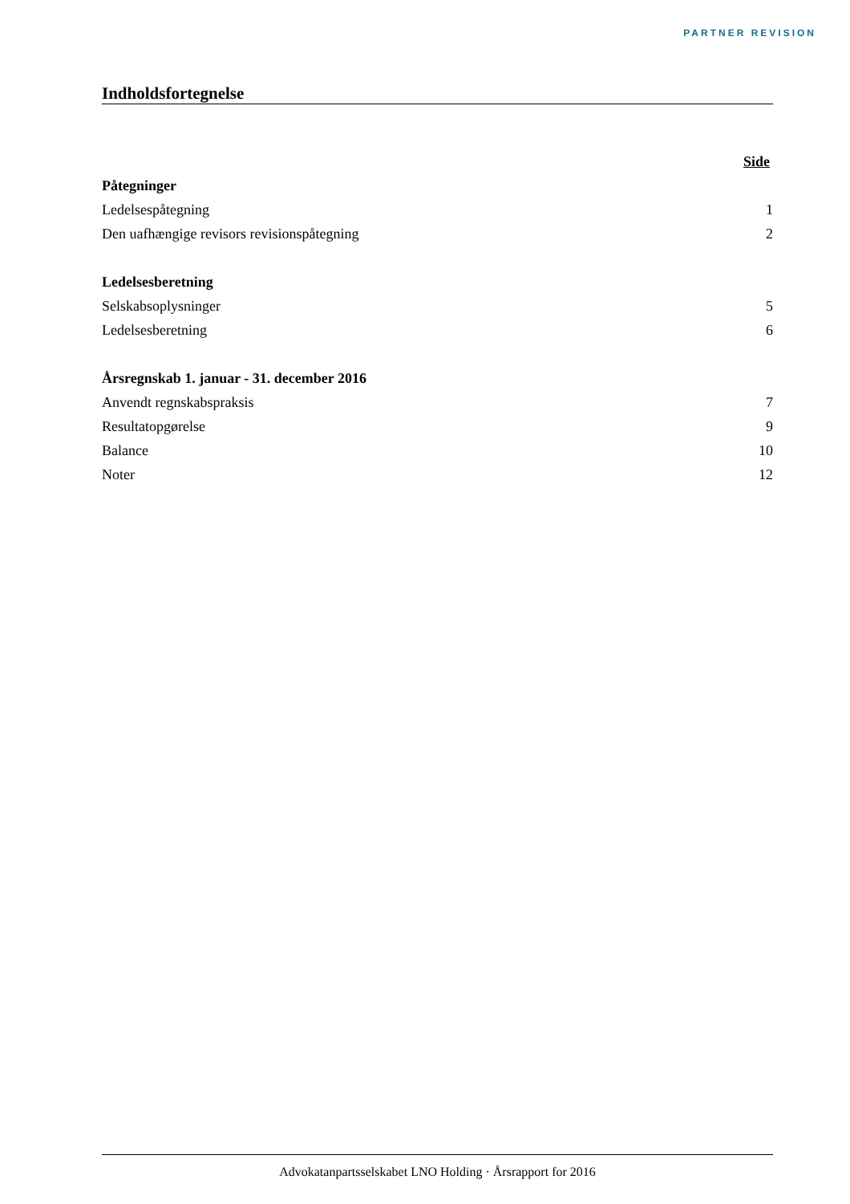PARTNER REVISION
Indholdsfortegnelse
| | Side |
| Påtegninger | |
| Ledelsespåtegning | 1 |
| Den uafhængige revisors revisionspåtegning | 2 |
| Ledelsesberetning | |
| Selskabsoplysninger | 5 |
| Ledelsesberetning | 6 |
| Årsregnskab 1. januar - 31. december 2016 | |
| Anvendt regnskabspraksis | 7 |
| Resultatopgørelse | 9 |
| Balance | 10 |
| Noter | 12 |
Advokatanpartsselskabet LNO Holding · Årsrapport for 2016